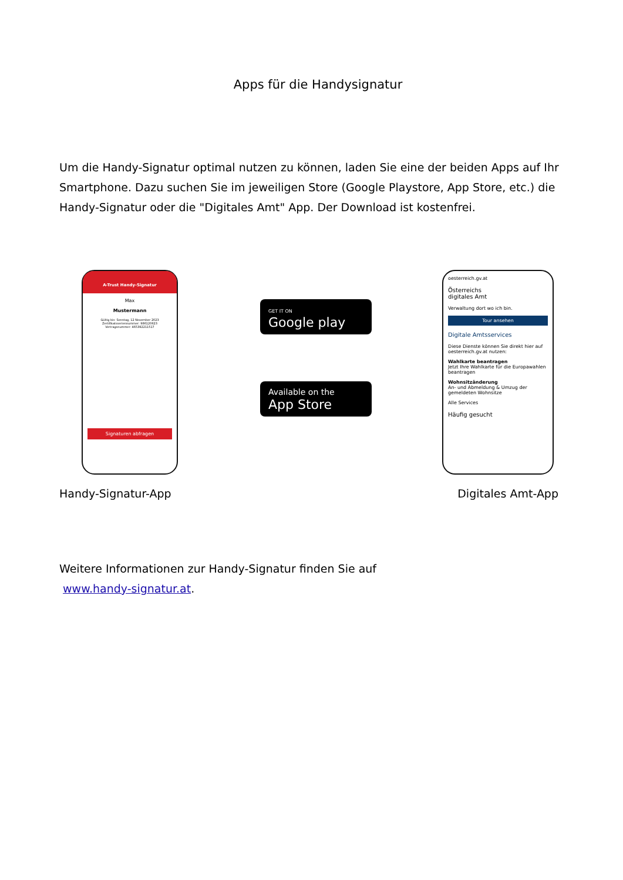Apps für die Handysignatur
Um die Handy-Signatur optimal nutzen zu können, laden Sie eine der beiden Apps auf Ihr Smartphone. Dazu suchen Sie im jeweiligen Store (Google Playstore, App Store, etc.) die Handy-Signatur oder die "Digitales Amt" App. Der Download ist kostenfrei.
A-Trust Handy-Signatur
Max
Mustermann
Gültig bis: Sonntag, 12 November 2023
Zertifikatsseriennummer: 986120623
Vertragsnummer: 465392211517
Signaturen abfragen
GET IT ON
Google play
Available on the
App Store
oesterreich.gv.at
Österreichs
digitales Amt
Verwaltung dort wo ich bin.
Tour ansehen
Digitale Amtsservices
Diese Dienste können Sie direkt hier auf oesterreich.gv.at nutzen:
Wahlkarte beantragen
Jetzt Ihre Wahlkarte für die Europawahlen beantragen
Wohnsitzänderung
An- und Abmeldung & Umzug der gemeldeten Wohnsitze
Alle Services
Häufig gesucht
Handy-Signatur-App Digitales Amt-App
Weitere Informationen zur Handy-Signatur finden Sie auf
www.handy-signatur.at.